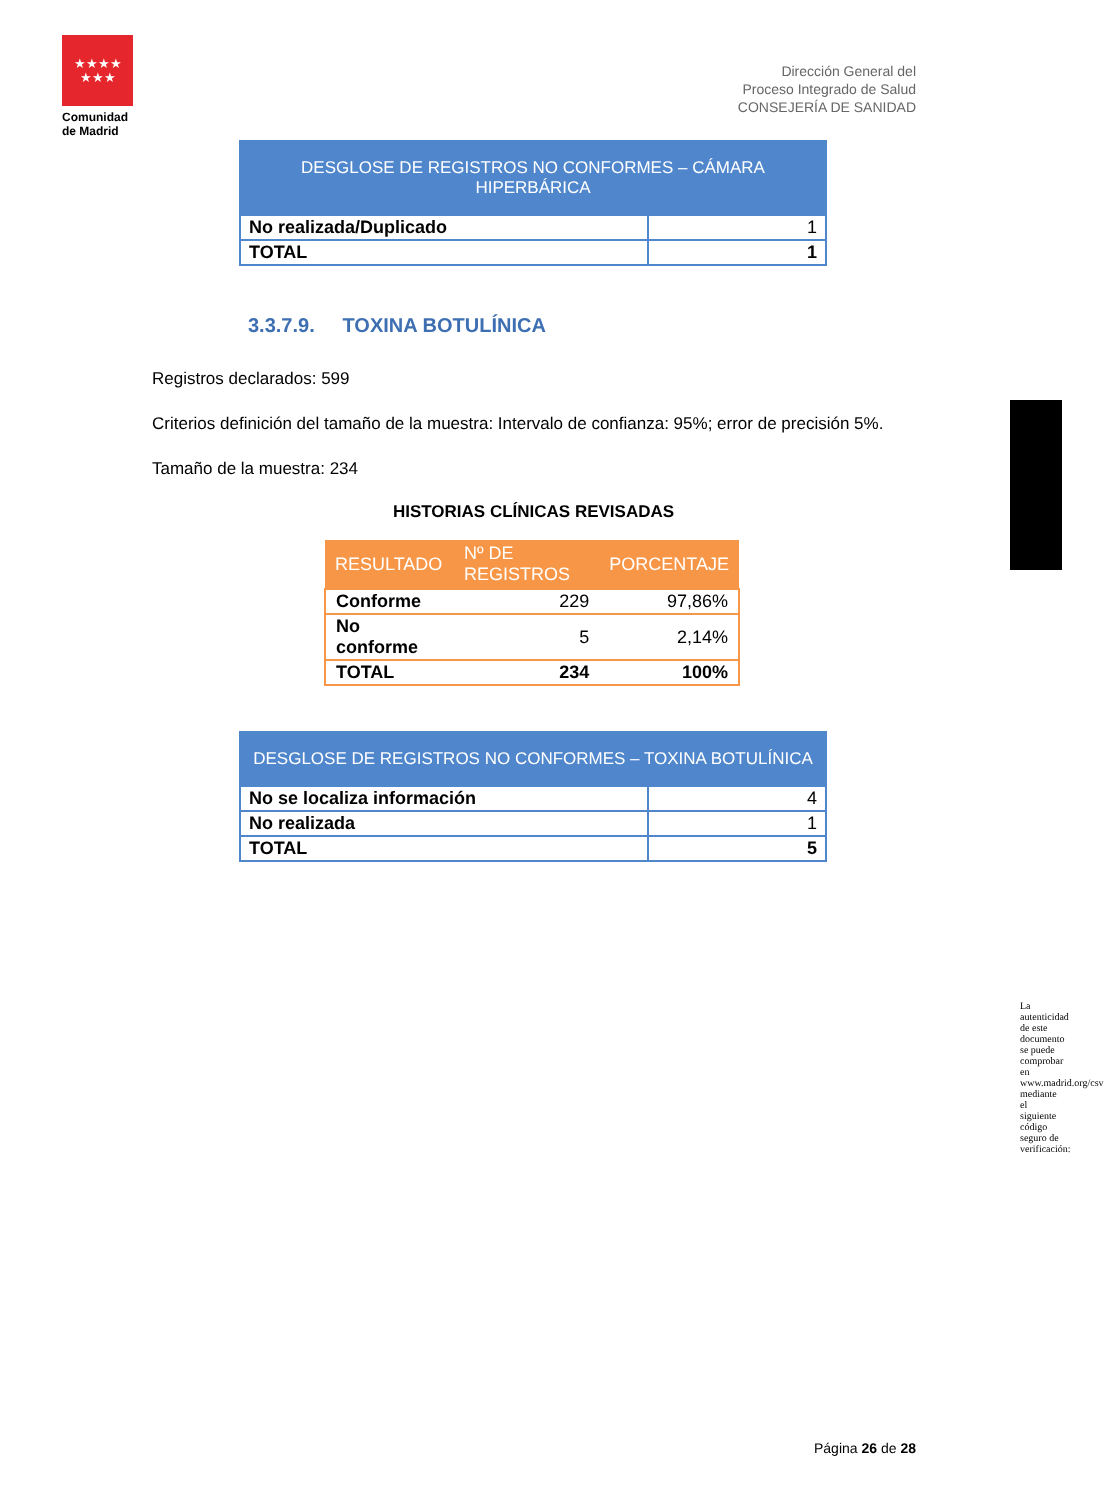★★★★
★★★
Comunidad
de Madrid
Dirección General del
Proceso Integrado de Salud
CONSEJERÍA DE SANIDAD
| DESGLOSE DE REGISTROS NO CONFORMES – CÁMARA HIPERBÁRICA | |
| --- | --- |
| No realizada/Duplicado | 1 |
| TOTAL | 1 |
3.3.7.9. TOXINA BOTULÍNICA
Registros declarados: 599
Criterios definición del tamaño de la muestra: Intervalo de confianza: 95%; error de precisión 5%.
Tamaño de la muestra: 234
HISTORIAS CLÍNICAS REVISADAS
| RESULTADO | Nº DE REGISTROS | PORCENTAJE |
| --- | --- | --- |
| Conforme | 229 | 97,86% |
| No conforme | 5 | 2,14% |
| TOTAL | 234 | 100% |
| DESGLOSE DE REGISTROS NO CONFORMES – TOXINA BOTULÍNICA | |
| --- | --- |
| No se localiza información | 4 |
| No realizada | 1 |
| TOTAL | 5 |
La autenticidad de este documento se puede comprobar en www.madrid.org/csv mediante el siguiente código seguro de verificación:
Página 26 de 28